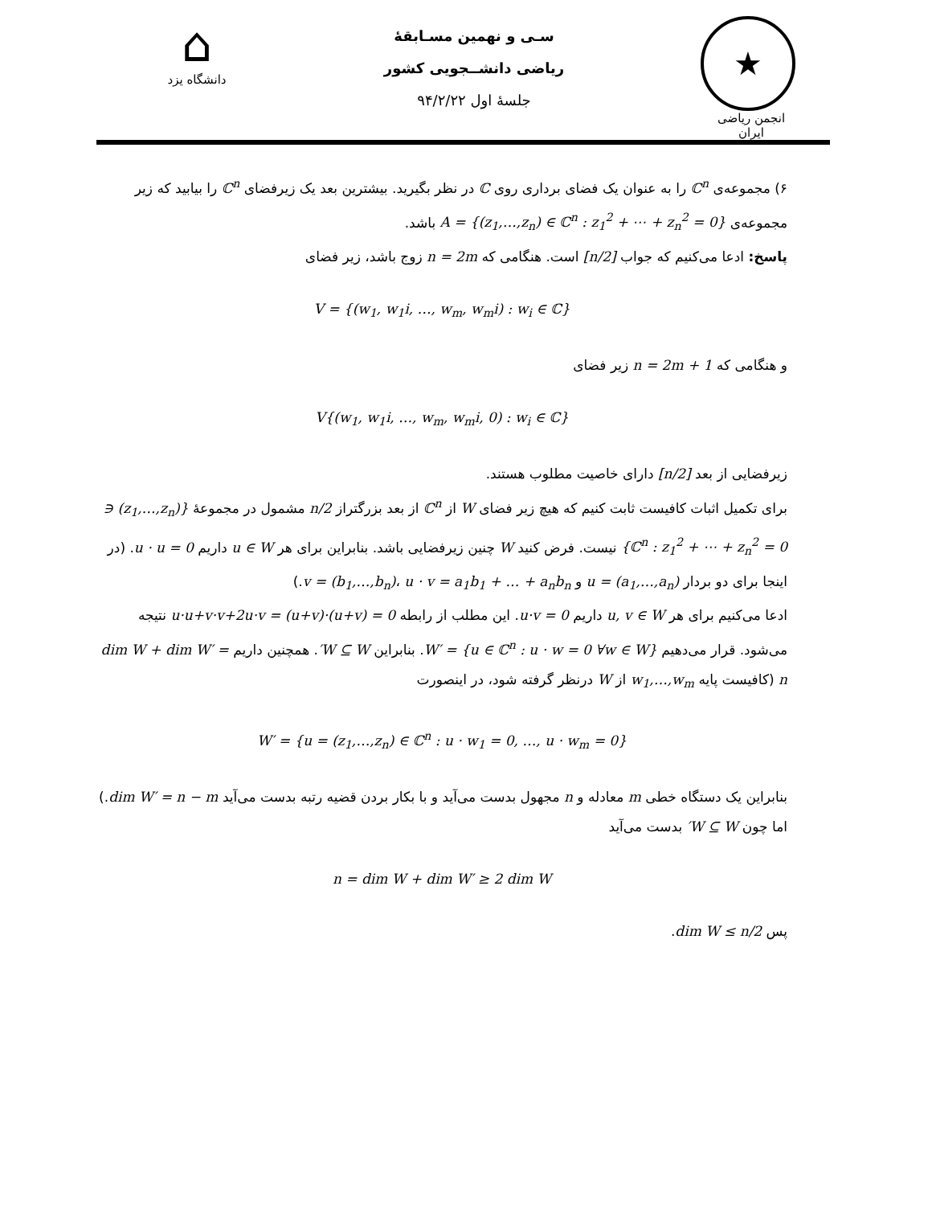⌂
دانشگاه یزد
سـی و نهمین مسـابقهٔ
ریاضی دانشــجویی کشور
جلسهٔ اول ۹۴/۲/۲۲
★
انجمن ریاضی ایران
۶) مجموعه‌ی ℂ<sup>n</sup> را به عنوان یک فضای برداری روی ℂ در نظر بگیرید. بیشترین بعد یک زیرفضای ℂ<sup>n</sup> را بیابید که زیر مجموعه‌ی A = {(z<sub>1</sub>,…,z<sub>n</sub>) ∈ ℂ<sup>n</sup> : z<sub>1</sub><sup>2</sup> + ⋯ + z<sub>n</sub><sup>2</sup> = 0} باشد.
پاسخ: ادعا می‌کنیم که جواب [n/2] است. هنگامی که n = 2m زوج باشد، زیر فضای
V = {(w<sub>1</sub>, w<sub>1</sub>i, …, w<sub>m</sub>, w<sub>m</sub>i) : w<sub>i</sub> ∈ ℂ}
و هنگامی که n = 2m + 1 زیر فضای
V{(w<sub>1</sub>, w<sub>1</sub>i, …, w<sub>m</sub>, w<sub>m</sub>i, 0) : w<sub>i</sub> ∈ ℂ}
زیرفضایی از بعد [n/2] دارای خاصیت مطلوب هستند.
برای تکمیل اثبات کافیست ثابت کنیم که هیچ زیر فضای W از ℂ<sup>n</sup> از بعد بزرگتراز n/2 مشمول در مجموعهٔ {(z<sub>1</sub>,…,z<sub>n</sub>) ∈ ℂ<sup>n</sup> : z<sub>1</sub><sup>2</sup> + ⋯ + z<sub>n</sub><sup>2</sup> = 0} نیست. فرض کنید W چنین زیرفضایی باشد. بنابراین برای هر u ∈ W داریم u · u = 0. (در اینجا برای دو بردار u = (a<sub>1</sub>,…,a<sub>n</sub>) و v = (b<sub>1</sub>,…,b<sub>n</sub>)، u · v = a<sub>1</sub>b<sub>1</sub> + … + a<sub>n</sub>b<sub>n</sub>.)
ادعا می‌کنیم برای هر u, v ∈ W داریم u·v = 0. این مطلب از رابطه 0 = (u+v)·(u+v) = u·u+v·v+2u·v نتیجه می‌شود. قرار می‌دهیم W′ = {u ∈ ℂ<sup>n</sup> : u · w = 0 ∀w ∈ W}. بنابراین W ⊆ W′. همچنین داریم dim W + dim W′ = n (کافیست پایه w<sub>1</sub>,…,w<sub>m</sub> از W درنظر گرفته شود، در اینصورت
W′ = {u = (z<sub>1</sub>,…,z<sub>n</sub>) ∈ ℂ<sup>n</sup> : u · w<sub>1</sub> = 0, …, u · w<sub>m</sub> = 0}
بنابراین یک دستگاه خطی m معادله و n مجهول بدست می‌آید و با بکار بردن قضیه رتبه بدست می‌آید dim W′ = n − m.)
اما چون W ⊆ W′ بدست می‌آید
n = dim W + dim W′ ≥ 2 dim W
پس dim W ≤ n/2.